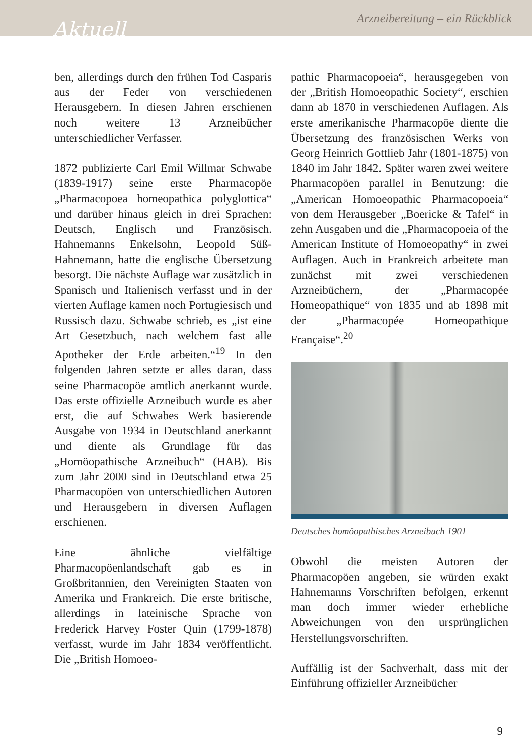Aktuell Arzneibereitung – ein Rückblick
ben, allerdings durch den frühen Tod Casparis aus der Feder von verschiedenen Herausgebern. In diesen Jahren erschienen noch weitere 13 Arzneibücher unterschiedlicher Verfasser.
1872 publizierte Carl Emil Willmar Schwabe (1839-1917) seine erste Pharmacopöe „Pharmacopoea homeopathica polyglottica“ und darüber hinaus gleich in drei Sprachen: Deutsch, Englisch und Französisch. Hahnemanns Enkelsohn, Leopold Süß-Hahnemann, hatte die englische Übersetzung besorgt. Die nächste Auflage war zusätzlich in Spanisch und Italienisch verfasst und in der vierten Auflage kamen noch Portugiesisch und Russisch dazu. Schwabe schrieb, es „ist eine Art Gesetzbuch, nach welchem fast alle Apotheker der Erde arbeiten.“<sup>19</sup> In den folgenden Jahren setzte er alles daran, dass seine Pharmacopöe amtlich anerkannt wurde. Das erste offizielle Arzneibuch wurde es aber erst, die auf Schwabes Werk basierende Ausgabe von 1934 in Deutschland anerkannt und diente als Grundlage für das „Homöopathische Arzneibuch“ (HAB). Bis zum Jahr 2000 sind in Deutschland etwa 25 Pharmacopöen von unterschiedlichen Autoren und Herausgebern in diversen Auflagen erschienen.
Eine ähnliche vielfältige Pharmacopöenlandschaft gab es in Großbritannien, den Vereinigten Staaten von Amerika und Frankreich. Die erste britische, allerdings in lateinische Sprache von Frederick Harvey Foster Quin (1799-1878) verfasst, wurde im Jahr 1834 veröffentlicht. Die „British Homoeo-
pathic Pharmacopoeia“, herausgegeben von der „British Homoeopathic Society“, erschien dann ab 1870 in verschiedenen Auflagen. Als erste amerikanische Pharmacopöe diente die Übersetzung des französischen Werks von Georg Heinrich Gottlieb Jahr (1801-1875) von 1840 im Jahr 1842. Später waren zwei weitere Pharmacopöen parallel in Benutzung: die „American Homoeopathic Pharmacopoeia“ von dem Herausgeber „Boericke & Tafel“ in zehn Ausgaben und die „Pharmacopoeia of the American Institute of Homoeopathy“ in zwei Auflagen. Auch in Frankreich arbeitete man zunächst mit zwei verschiedenen Arzneibüchern, der „Pharmacopée Homeopathique“ von 1835 und ab 1898 mit der „Pharmacopée Homeopathique Française“.<sup>20</sup>
Deutsches homöopathisches Arzneibuch 1901
Obwohl die meisten Autoren der Pharmacopöen angeben, sie würden exakt Hahnemanns Vorschriften befolgen, erkennt man doch immer wieder erhebliche Abweichungen von den ursprünglichen Herstellungsvorschriften.
Auffällig ist der Sachverhalt, dass mit der Einführung offizieller Arzneibücher
9